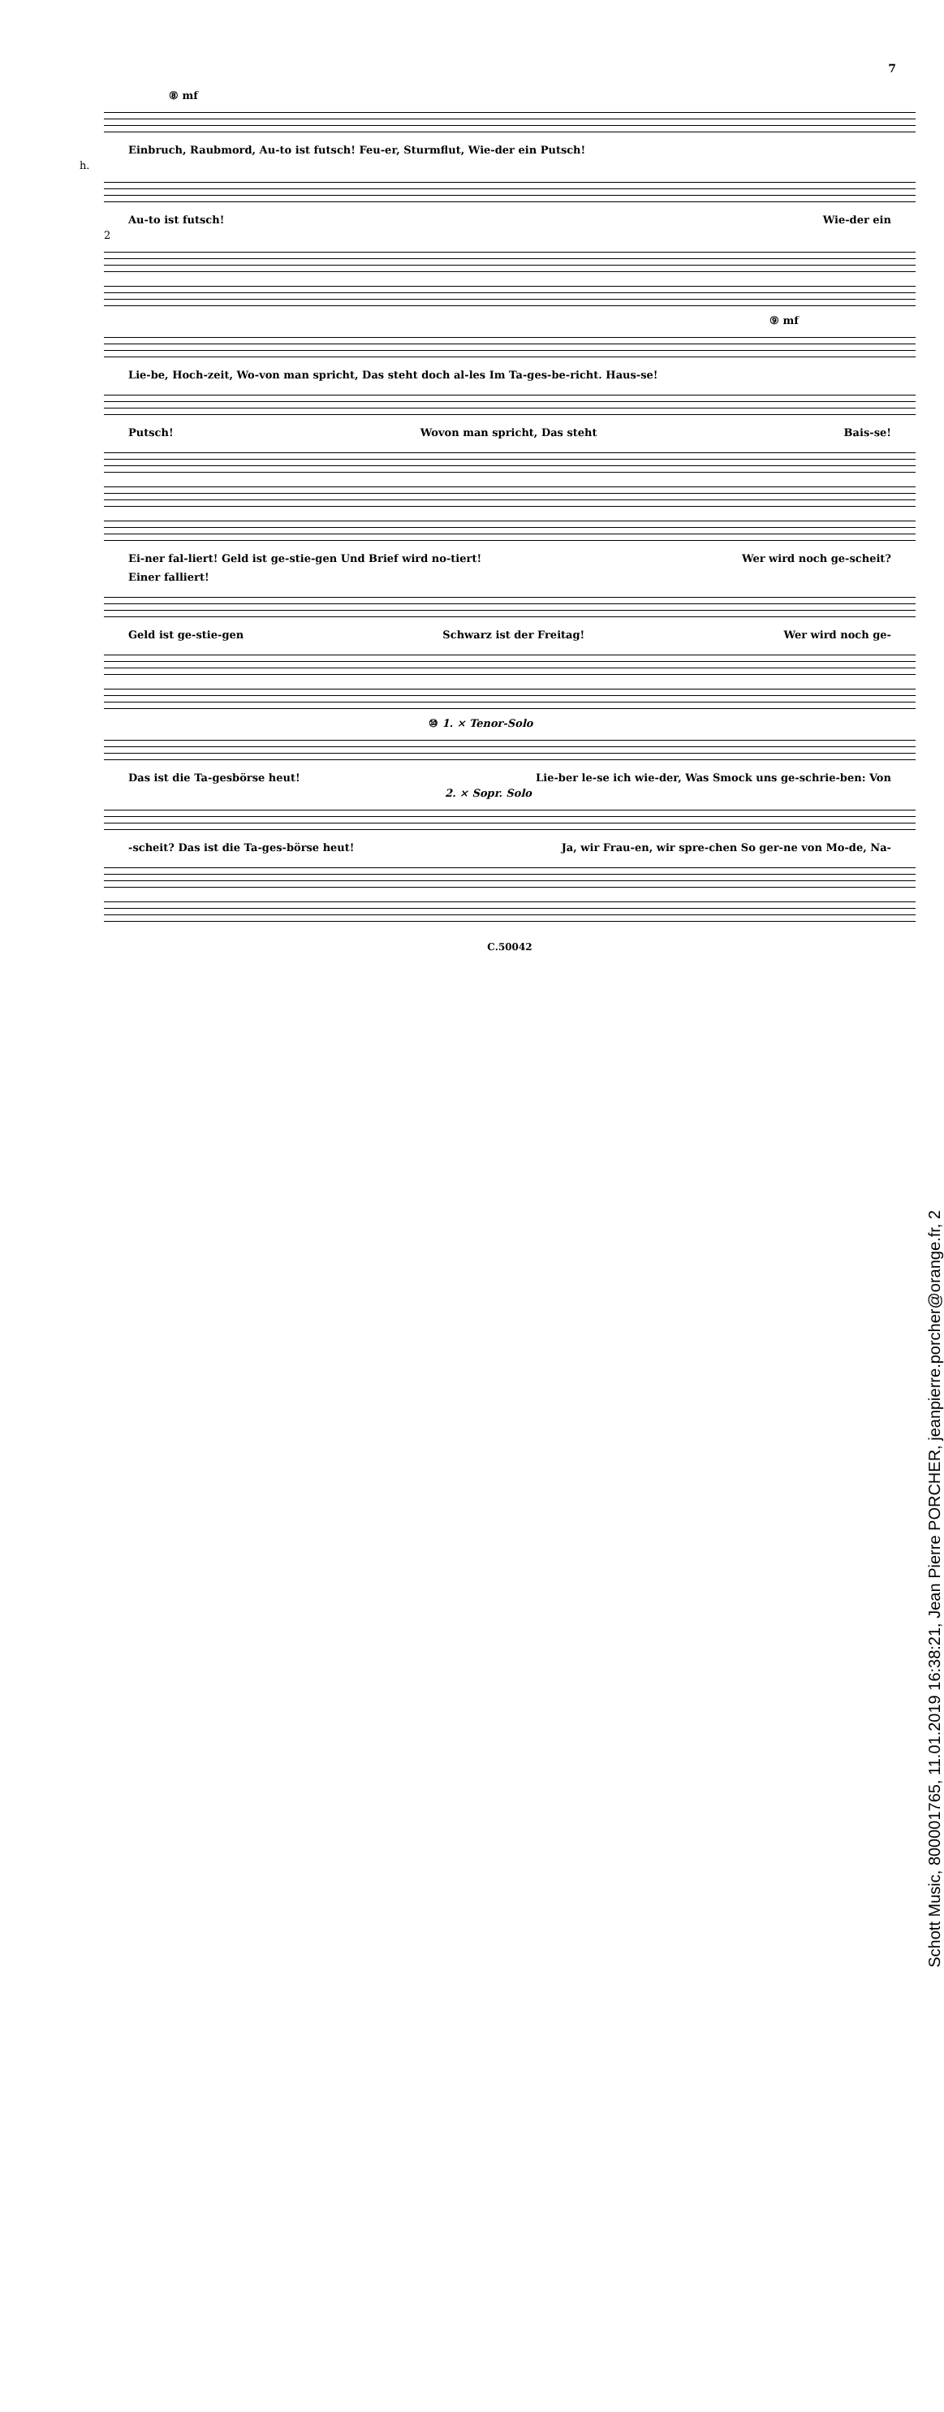7
⑧ mf
Einbruch, Raubmord, Au-to ist futsch! Feu-er, Sturmflut, Wie-der ein Putsch!
h.
Au-to ist futsch! Wie-der ein
2
⑨ mf
Lie-be, Hoch-zeit, Wo-von man spricht, Das steht doch al-les Im Ta-ges-be-richt. Haus-se!
Putsch! Wovon man spricht, Das steht Bais-se!
Ei-ner fal-liert! Geld ist ge-stie-gen Und Brief wird no-tiert! Wer wird noch ge-scheit?
Einer falliert!
Geld ist ge-stie-gen Schwarz ist der Freitag! Wer wird noch ge-
⑩ 1. × Tenor-Solo
Das ist die Ta-gesbörse heut! Lie-ber le-se ich wie-der, Was Smock uns ge-schrie-ben: Von
2. × Sopr. Solo
-scheit? Das ist die Ta-ges-börse heut! Ja, wir Frau-en, wir spre-chen So ger-ne von Mo-de, Na-
C.50042
Schott Music, 800001765, 11.01.2019 16:38:21, Jean Pierre PORCHER, jeanpierre.porcher@orange.fr, 2